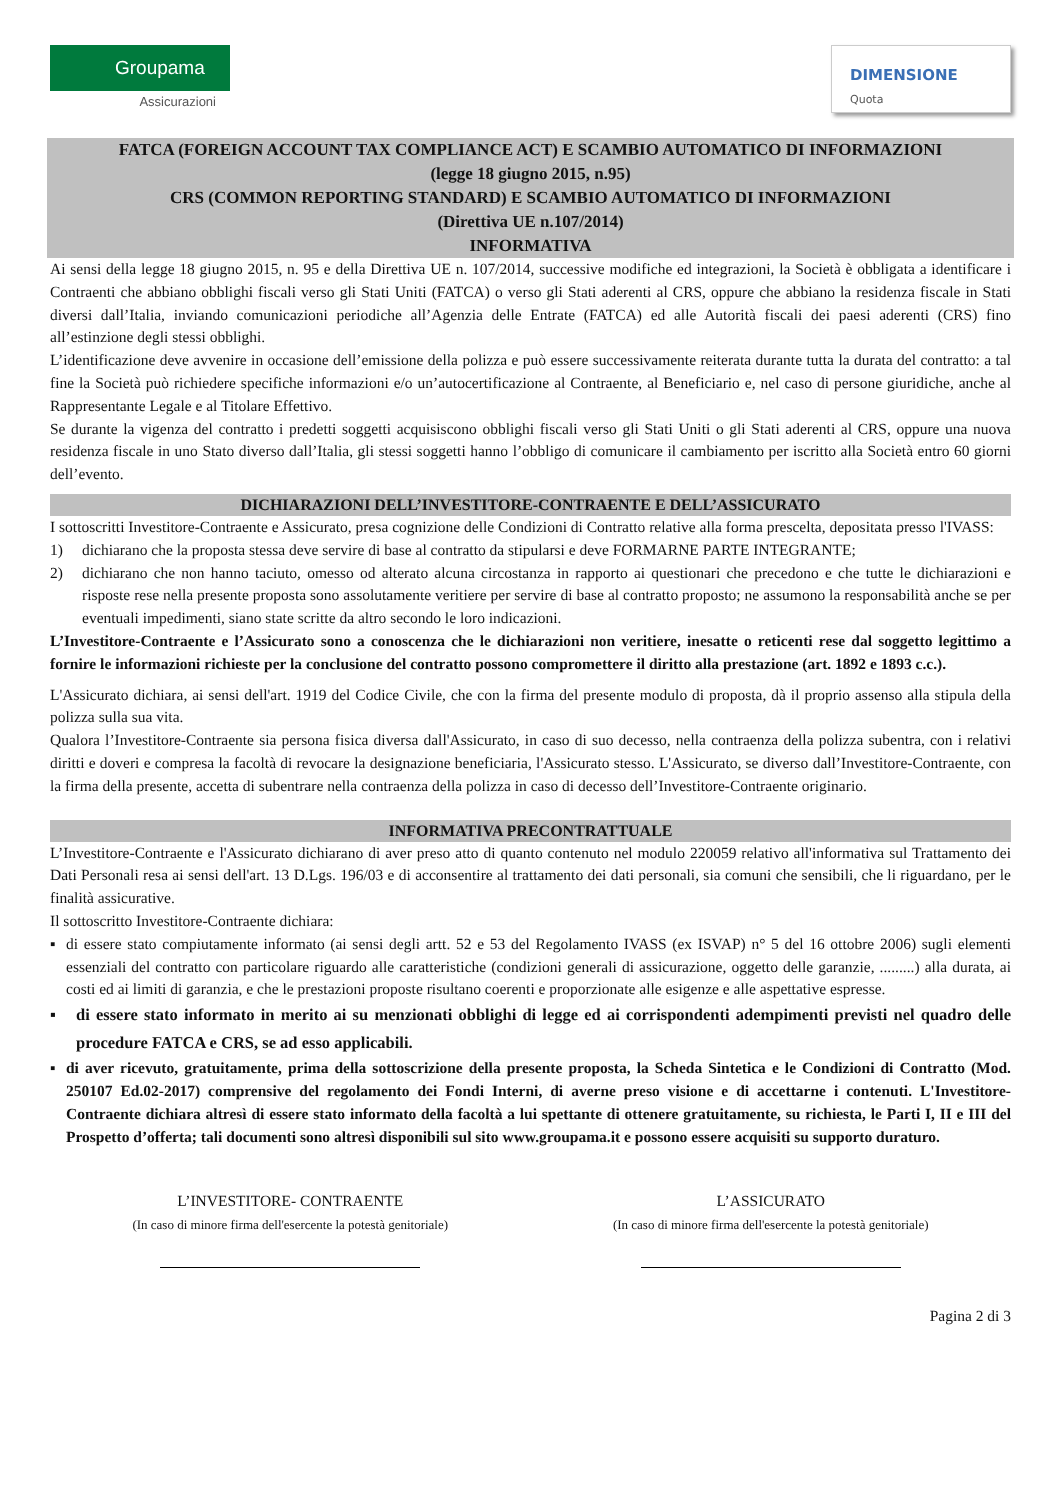Groupama
Assicurazioni
DIMENSIONE
Quota
FATCA (FOREIGN ACCOUNT TAX COMPLIANCE ACT) E SCAMBIO AUTOMATICO DI INFORMAZIONI
(legge 18 giugno 2015, n.95)
CRS (COMMON REPORTING STANDARD) E SCAMBIO AUTOMATICO DI INFORMAZIONI
(Direttiva UE n.107/2014)
INFORMATIVA
Ai sensi della legge 18 giugno 2015, n. 95 e della Direttiva UE n. 107/2014, successive modifiche ed integrazioni, la Società è obbligata a identificare i Contraenti che abbiano obblighi fiscali verso gli Stati Uniti (FATCA) o verso gli Stati aderenti al CRS, oppure che abbiano la residenza fiscale in Stati diversi dall’Italia, inviando comunicazioni periodiche all’Agenzia delle Entrate (FATCA) ed alle Autorità fiscali dei paesi aderenti (CRS) fino all’estinzione degli stessi obblighi.
L’identificazione deve avvenire in occasione dell’emissione della polizza e può essere successivamente reiterata durante tutta la durata del contratto: a tal fine la Società può richiedere specifiche informazioni e/o un’autocertificazione al Contraente, al Beneficiario e, nel caso di persone giuridiche, anche al Rappresentante Legale e al Titolare Effettivo.
Se durante la vigenza del contratto i predetti soggetti acquisiscono obblighi fiscali verso gli Stati Uniti o gli Stati aderenti al CRS, oppure una nuova residenza fiscale in uno Stato diverso dall’Italia, gli stessi soggetti hanno l’obbligo di comunicare il cambiamento per iscritto alla Società entro 60 giorni dell’evento.
DICHIARAZIONI DELL’INVESTITORE-CONTRAENTE E DELL’ASSICURATO
I sottoscritti Investitore-Contraente e Assicurato, presa cognizione delle Condizioni di Contratto relative alla forma prescelta, depositata presso l'IVASS:
1) dichiarano che la proposta stessa deve servire di base al contratto da stipularsi e deve FORMARNE PARTE INTEGRANTE;
2) dichiarano che non hanno taciuto, omesso od alterato alcuna circostanza in rapporto ai questionari che precedono e che tutte le dichiarazioni e risposte rese nella presente proposta sono assolutamente veritiere per servire di base al contratto proposto; ne assumono la responsabilità anche se per eventuali impedimenti, siano state scritte da altro secondo le loro indicazioni.
L’Investitore-Contraente e l’Assicurato sono a conoscenza che le dichiarazioni non veritiere, inesatte o reticenti rese dal soggetto legittimo a fornire le informazioni richieste per la conclusione del contratto possono compromettere il diritto alla prestazione (art. 1892 e 1893 c.c.).
L'Assicurato dichiara, ai sensi dell'art. 1919 del Codice Civile, che con la firma del presente modulo di proposta, dà il proprio assenso alla stipula della polizza sulla sua vita.
Qualora l’Investitore-Contraente sia persona fisica diversa dall'Assicurato, in caso di suo decesso, nella contraenza della polizza subentra, con i relativi diritti e doveri e compresa la facoltà di revocare la designazione beneficiaria, l'Assicurato stesso. L'Assicurato, se diverso dall’Investitore-Contraente, con la firma della presente, accetta di subentrare nella contraenza della polizza in caso di decesso dell’Investitore-Contraente originario.
INFORMATIVA PRECONTRATTUALE
L’Investitore-Contraente e l'Assicurato dichiarano di aver preso atto di quanto contenuto nel modulo 220059 relativo all'informativa sul Trattamento dei Dati Personali resa ai sensi dell'art. 13 D.Lgs. 196/03 e di acconsentire al trattamento dei dati personali, sia comuni che sensibili, che li riguardano, per le finalità assicurative.
Il sottoscritto Investitore-Contraente dichiara:
▪ di essere stato compiutamente informato (ai sensi degli artt. 52 e 53 del Regolamento IVASS (ex ISVAP) n° 5 del 16 ottobre 2006) sugli elementi essenziali del contratto con particolare riguardo alle caratteristiche (condizioni generali di assicurazione, oggetto delle garanzie, .........) alla durata, ai costi ed ai limiti di garanzia, e che le prestazioni proposte risultano coerenti e proporzionate alle esigenze e alle aspettative espresse.
▪ di essere stato informato in merito ai su menzionati obblighi di legge ed ai corrispondenti adempimenti previsti nel quadro delle procedure FATCA e CRS, se ad esso applicabili.
▪ di aver ricevuto, gratuitamente, prima della sottoscrizione della presente proposta, la Scheda Sintetica e le Condizioni di Contratto (Mod. 250107 Ed.02-2017) comprensive del regolamento dei Fondi Interni, di averne preso visione e di accettarne i contenuti. L'Investitore-Contraente dichiara altresì di essere stato informato della facoltà a lui spettante di ottenere gratuitamente, su richiesta, le Parti I, II e III del Prospetto d’offerta; tali documenti sono altresì disponibili sul sito www.groupama.it e possono essere acquisiti su supporto duraturo.
L’INVESTITORE- CONTRAENTE
(In caso di minore firma dell'esercente la potestà genitoriale)
L’ASSICURATO
(In caso di minore firma dell'esercente la potestà genitoriale)
Pagina 2 di 3